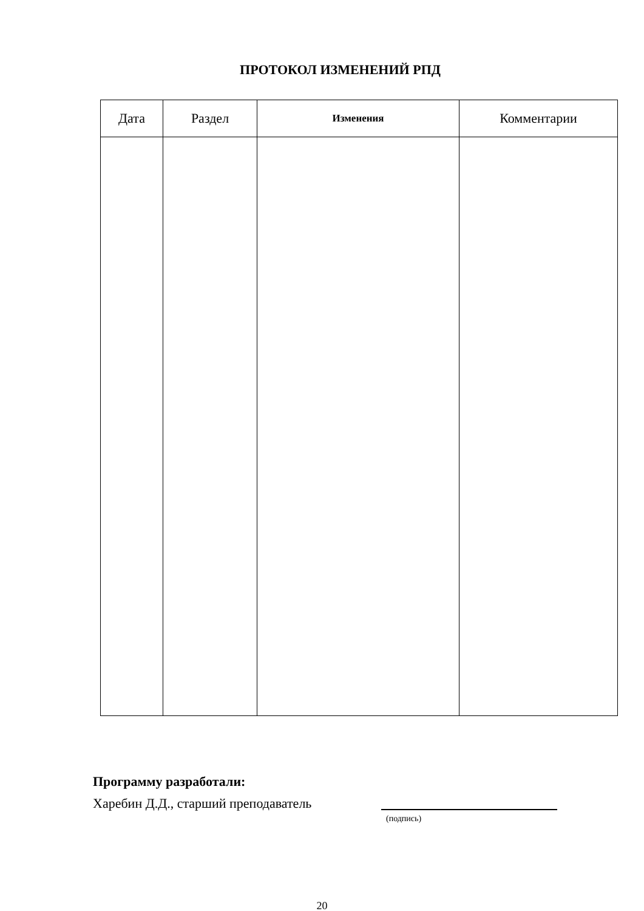ПРОТОКОЛ ИЗМЕНЕНИЙ РПД
| Дата | Раздел | Изменения | Комментарии |
| --- | --- | --- | --- |
Программу разработали:
Харебин Д.Д., старший преподаватель
(подпись)
20